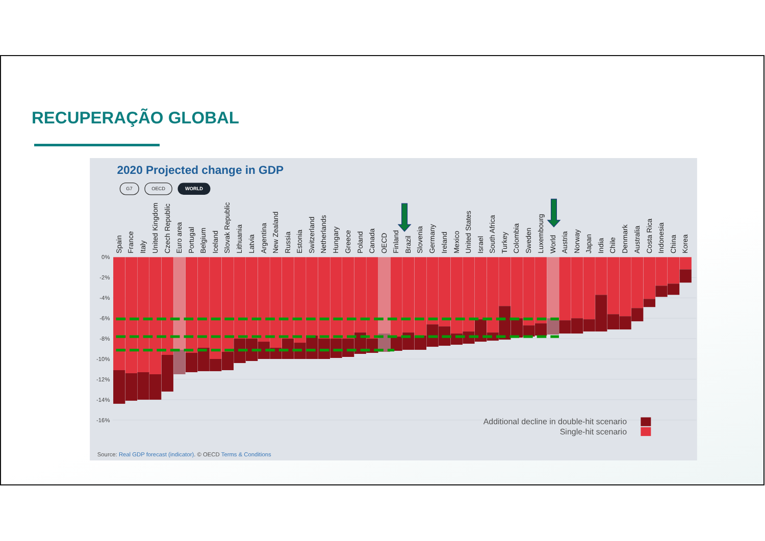RECUPERAÇÃO GLOBAL
2020 Projected change in GDP
G7
OECD
WORLD
0%
-2%
-4%
-6%
-8%
-10%
-12%
-14%
-16%
Spain
France
Italy
United Kingdom
Czech Republic
Euro area
Portugal
Belgium
Iceland
Slovak Republic
Lithuania
Latvia
Argentina
New Zealand
Russia
Estonia
Switzerland
Netherlands
Hungary
Greece
Poland
Canada
OECD
Finland
Brazil
Slovenia
Germany
Ireland
Mexico
United States
Israel
South Africa
Turkey
Colombia
Sweden
Luxembourg
World
Austria
Norway
Japan
India
Chile
Denmark
Australia
Costa Rica
Indonesia
China
Korea
Additional decline in double-hit scenario
Single-hit scenario
Source: Real GDP forecast (indicator). © OECD Terms & Conditions